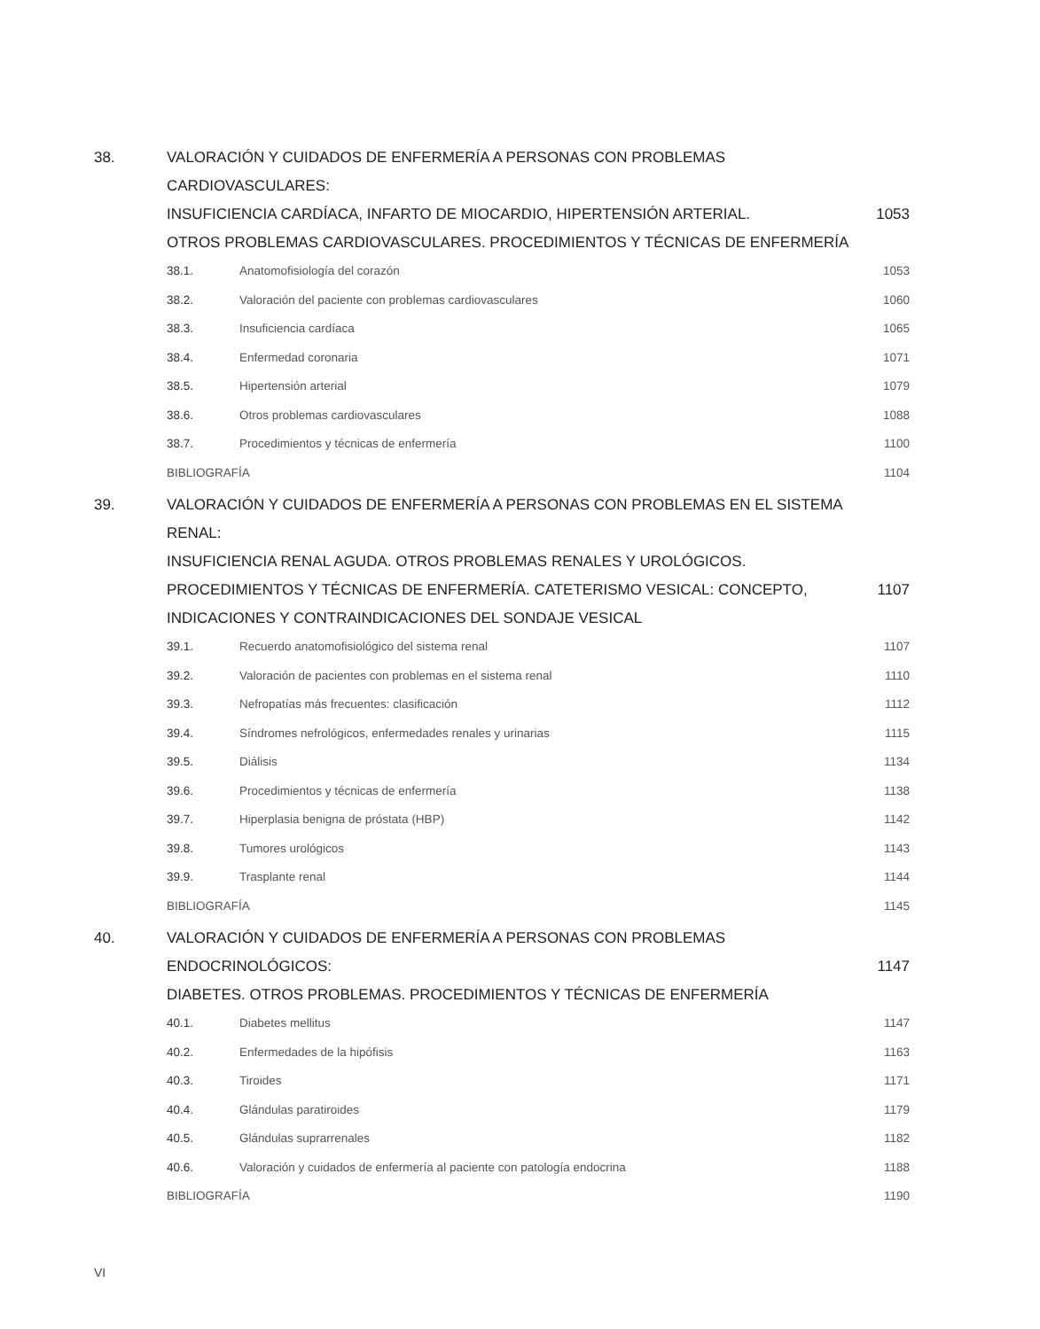38. VALORACIÓN Y CUIDADOS DE ENFERMERÍA A PERSONAS CON PROBLEMAS CARDIOVASCULARES:
INSUFICIENCIA CARDÍACA, INFARTO DE MIOCARDIO, HIPERTENSIÓN ARTERIAL.
OTROS PROBLEMAS CARDIOVASCULARES. PROCEDIMIENTOS Y TÉCNICAS DE ENFERMERÍA
1053
38.1. Anatomofisiología del corazón 1053
38.2. Valoración del paciente con problemas cardiovasculares
1060
38.3. Insuficiencia cardíaca 1065
38.4. Enfermedad coronaria 1071
38.5. Hipertensión arterial 1079
38.6. Otros problemas cardiovasculares
1088
38.7. Procedimientos y técnicas de enfermería
1100
BIBLIOGRAFÍA 1104
39. VALORACIÓN Y CUIDADOS DE ENFERMERÍA A PERSONAS CON PROBLEMAS EN EL SISTEMA RENAL:
INSUFICIENCIA RENAL AGUDA. OTROS PROBLEMAS RENALES Y UROLÓGICOS.
PROCEDIMIENTOS Y TÉCNICAS DE ENFERMERÍA. CATETERISMO VESICAL: CONCEPTO,
INDICACIONES Y CONTRAINDICACIONES DEL SONDAJE VESICAL
1107
39.1. Recuerdo anatomofisiológico del sistema renal
1107
39.2. Valoración de pacientes con problemas en el sistema renal
1110
39.3. Nefropatías más frecuentes: clasificación
1112
39.4. Síndromes nefrológicos, enfermedades renales y urinarias
1115
39.5. Diálisis 1134
39.6. Procedimientos y técnicas de enfermería
1138
39.7. Hiperplasia benigna de próstata (HBP)
1142
39.8. Tumores urológicos 1143
39.9. Trasplante renal 1144
BIBLIOGRAFÍA 1145
40. VALORACIÓN Y CUIDADOS DE ENFERMERÍA A PERSONAS CON PROBLEMAS ENDOCRINOLÓGICOS:
DIABETES. OTROS PROBLEMAS. PROCEDIMIENTOS Y TÉCNICAS DE ENFERMERÍA
1147
40.1. Diabetes mellitus 1147
40.2. Enfermedades de la hipófisis 1163
40.3. Tiroides 1171
40.4. Glándulas paratiroides 1179
40.5. Glándulas suprarrenales 1182
40.6. Valoración y cuidados de enfermería al paciente con patología endocrina
1188
BIBLIOGRAFÍA 1190
VI